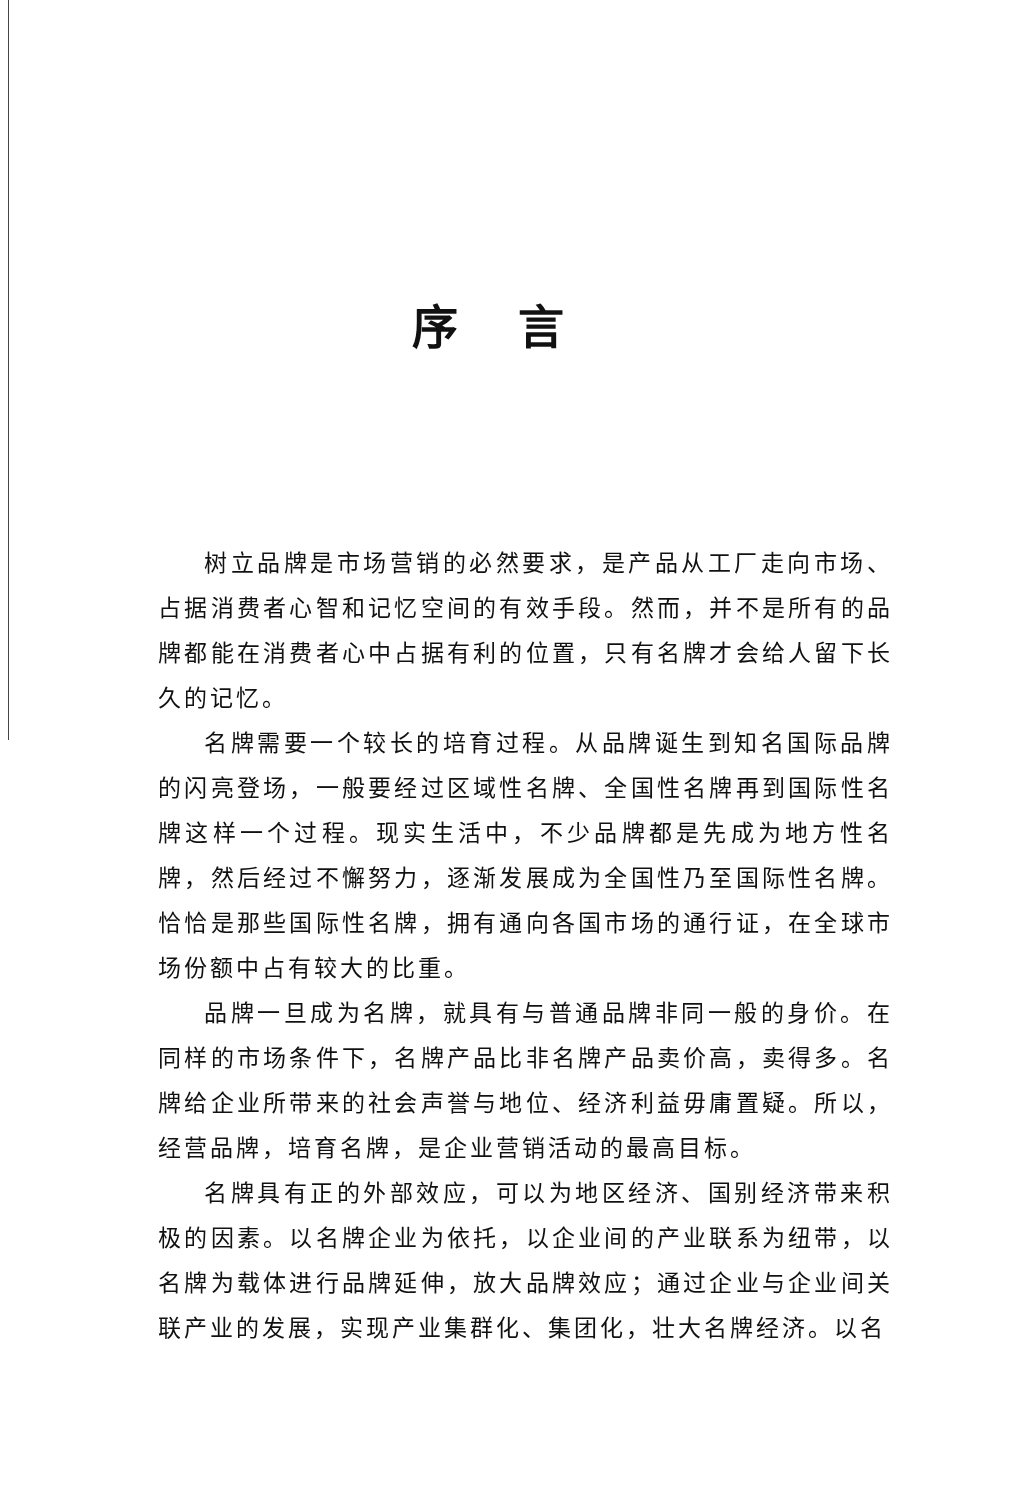序言
树立品牌是市场营销的必然要求，是产品从工厂走向市场、占据消费者心智和记忆空间的有效手段。然而，并不是所有的品牌都能在消费者心中占据有利的位置，只有名牌才会给人留下长久的记忆。
名牌需要一个较长的培育过程。从品牌诞生到知名国际品牌的闪亮登场，一般要经过区域性名牌、全国性名牌再到国际性名牌这样一个过程。现实生活中，不少品牌都是先成为地方性名牌，然后经过不懈努力，逐渐发展成为全国性乃至国际性名牌。恰恰是那些国际性名牌，拥有通向各国市场的通行证，在全球市场份额中占有较大的比重。
品牌一旦成为名牌，就具有与普通品牌非同一般的身价。在同样的市场条件下，名牌产品比非名牌产品卖价高，卖得多。名牌给企业所带来的社会声誉与地位、经济利益毋庸置疑。所以，经营品牌，培育名牌，是企业营销活动的最高目标。
名牌具有正的外部效应，可以为地区经济、国别经济带来积极的因素。以名牌企业为依托，以企业间的产业联系为纽带，以名牌为载体进行品牌延伸，放大品牌效应；通过企业与企业间关联产业的发展，实现产业集群化、集团化，壮大名牌经济。以名